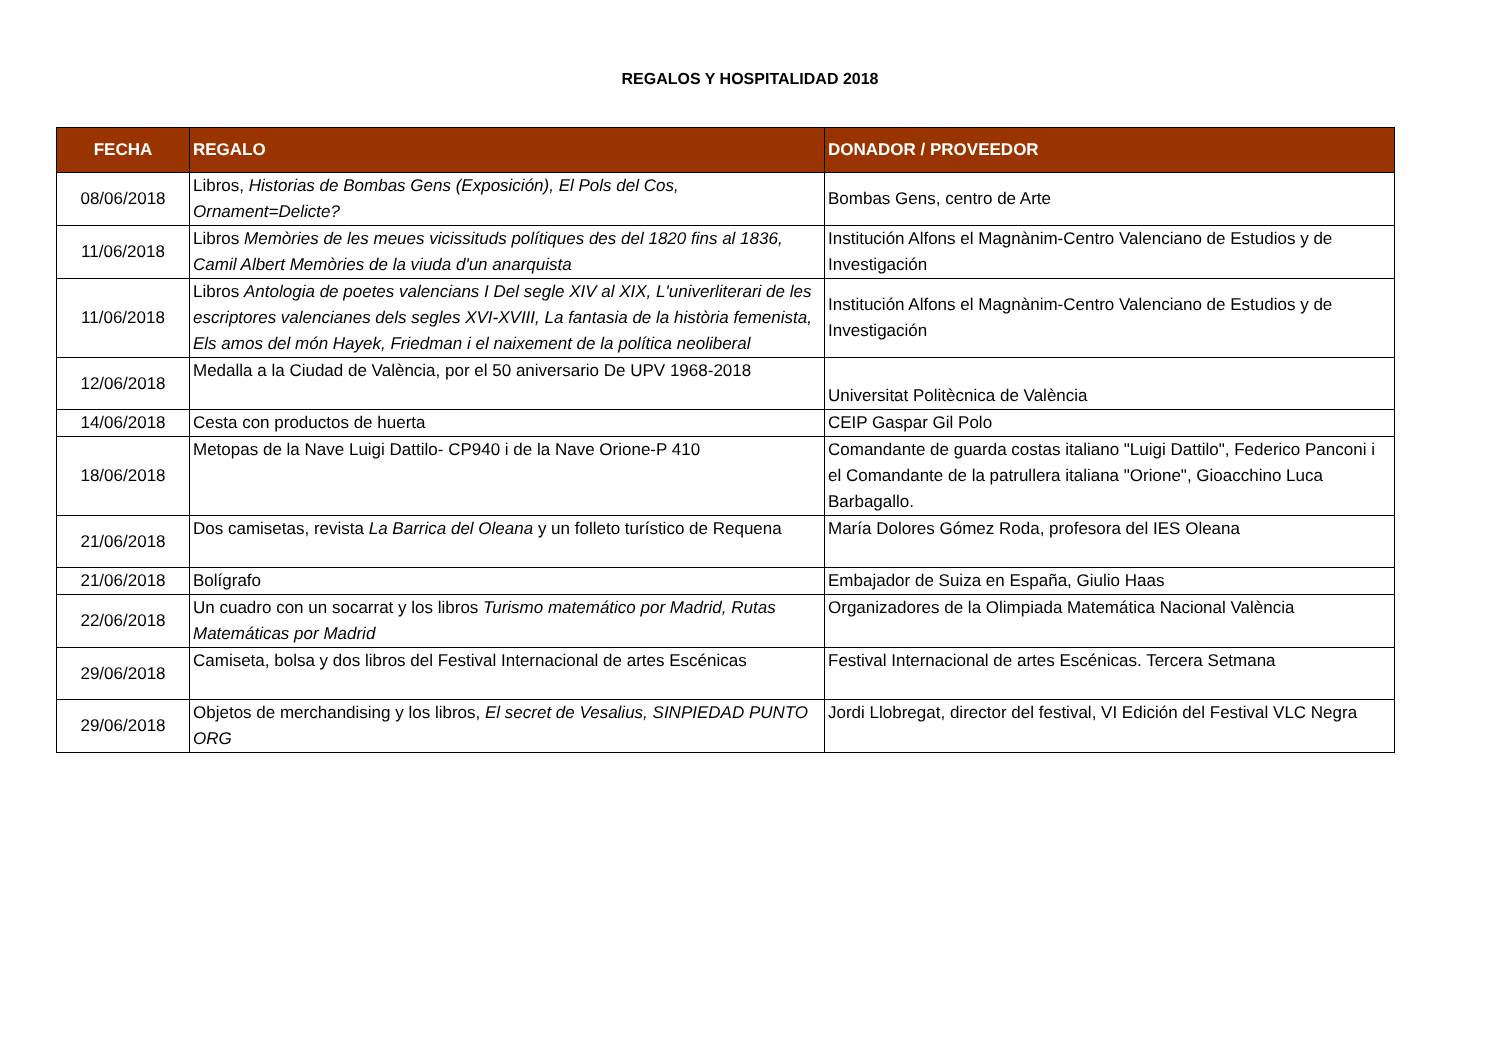REGALOS Y HOSPITALIDAD 2018
| FECHA | REGALO | DONADOR / PROVEEDOR |
| --- | --- | --- |
| 08/06/2018 | Libros, Historias de Bombas Gens (Exposición), El Pols del Cos, Ornament=Delicte? | Bombas Gens, centro de Arte |
| 11/06/2018 | Libros Memòries de les meues vicissituds polítiques des del 1820 fins al 1836, Camil Albert Memòries de la viuda d'un anarquista | Institución Alfons el Magnànim-Centro Valenciano de Estudios y de Investigación |
| 11/06/2018 | Libros Antologia de poetes valencians I Del segle XIV al XIX, L'univerliterari de les escriptores valencianes dels segles XVI-XVIII, La fantasia de la història femenista, Els amos del món Hayek, Friedman i el naixement de la política neoliberal | Institución Alfons el Magnànim-Centro Valenciano de Estudios y de Investigación |
| 12/06/2018 | Medalla a la Ciudad de València, por el 50 aniversario De UPV 1968-2018 | Universitat Politècnica de València |
| 14/06/2018 | Cesta con productos de huerta | CEIP Gaspar Gil Polo |
| 18/06/2018 | Metopas de la Nave Luigi Dattilo- CP940 i de la Nave Orione-P 410 | Comandante de guarda costas italiano "Luigi Dattilo", Federico Panconi i el Comandante de la patrullera italiana "Orione", Gioacchino Luca Barbagallo. |
| 21/06/2018 | Dos camisetas, revista La Barrica del Oleana y un folleto turístico de Requena | María Dolores Gómez Roda, profesora del IES Oleana |
| 21/06/2018 | Bolígrafo | Embajador de Suiza en España, Giulio Haas |
| 22/06/2018 | Un cuadro con un socarrat y los libros Turismo matemático por Madrid, Rutas Matemáticas por Madrid | Organizadores de la Olimpiada Matemática Nacional València |
| 29/06/2018 | Camiseta, bolsa y dos libros del Festival Internacional de artes Escénicas | Festival Internacional de artes Escénicas. Tercera Setmana |
| 29/06/2018 | Objetos de merchandising y los libros, El secret de Vesalius, SINPIEDAD PUNTO ORG | Jordi Llobregat, director del festival, VI Edición del Festival VLC Negra |